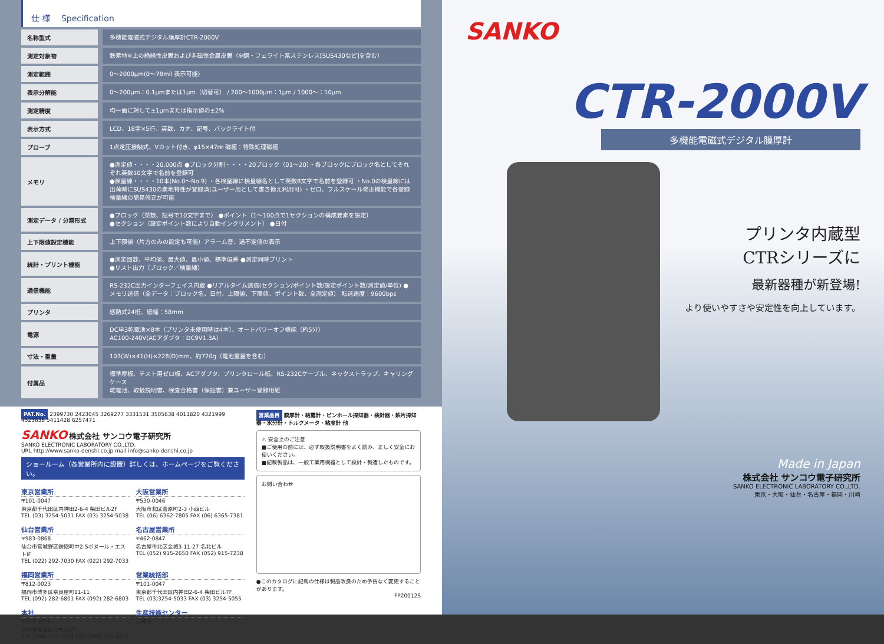仕 様 　Specification
| 名称型式 | 多機能電磁式デジタル膜厚計CTR-2000V |
| 測定対象物 | 鉄素地※上の絶縁性皮膜および非磁性金属皮膜（※鋼・フェライト系ステンレス[SUS430など]を含む） |
| 測定範囲 | 0～2000µm(0～78mil 表示可能) |
| 表示分解能 | 0～200µm：0.1µmまたは1µm（切替可） / 200～1000µm：1µm / 1000～：10µm |
| 測定精度 | 均一面に対して±1µmまたは指示値の±2% |
| 表示方式 | LCD、18字×5行、英数、カナ、記号、バックライト付 |
| プローブ | 1点定圧接触式、Vカット付き、φ15×47㎜ 磁極：特殊処理磁極 |
| メモリ | ●測定値・・・・20,000点 ●ブロック分割・・・・20ブロック（01～20）・各ブロックにブロック名としてそれぞれ英数10文字で名前を登録可 ●検量線・・・・10本(No.0～No.9) ・各検量線に検量線名として英数8文字で名前を登録可 ・No.0の検量線には出荷時にSUS430の素地特性が登録済(ユーザー用として書き換え利用可) ・ゼロ、フルスケール修正機能で各登録検量線の簡易修正が可能 |
| 測定データ / 分類形式 | ●ブロック（英数、記号で10文字まで） ●ポイント（1～100点で1セクションの構成要素を設定） ●セクション（設定ポイント数により自動インクリメント） ●日付 |
| 上下限値設定機能 | 上下限値（片方のみの設定も可能）アラーム音、過不定値の表示 |
| 統計・プリント機能 | ●測定回数、平均値、最大値、最小値、標準偏差 ●測定同時プリント ●リスト出力（ブロック／検量線） |
| 通信機能 | RS-232C出力インターフェイス内蔵 ●リアルタイム送信(セクション/ポイント数/設定ポイント数/測定値/単位) ●メモリ送信（全データ：ブロック名、日付、上限値、下限値、ポイント数、全測定値） 転送速度：9600bps |
| プリンタ | 感熱式24桁、紙幅：58mm |
| 電源 | DC単3乾電池×8本（プリンタ未使用時は4本）、オートパワーオフ機能（約5分） AC100-240V(ACアダプタ：DC9V1.3A) |
| 寸法・重量 | 103(W)×41(H)×228(D)mm、約720g（電池重量を含む） |
| 付属品 | 標準厚板、テスト用ゼロ板、ACアダプタ、プリンタロール紙、RS-232Cケーブル、ネックストラップ、キャリングケース 乾電池、取扱説明書、検査合格書（保証書）兼ユーザー登録用紙 |
PAT.No. 2399730 2423045 3269277 3331531 3505638 4011820 4321999 4523636 5411428 6257471
SANKO 株式会社 サンコウ電子研究所
SANKO ELECTRONIC LABORATORY CO.,LTD.
URL http://www.sanko-denshi.co.jp mail info@sanko-denshi.co.jp
ショールーム（各営業所内に設置）詳しくは、ホームページをご覧ください。
東京営業所
〒101-0047
東京都千代田区内神田2-6-4 柴田ビル2F
TEL (03) 3254-5031 FAX (03) 3254-5038
大阪営業所
〒530-0046
大阪市北区菅原町2-3 小西ビル
TEL (06) 6362-7805 FAX (06) 6365-7381
仙台営業所
〒983-0868
仙台市宮城野区鉄砲町中2-5ボヌール・エストIF
TEL (022) 292-7030 FAX (022) 292-7033
名古屋営業所
〒462-0847
名古屋市北区金城3-11-27 名北ビル
TEL (052) 915-2650 FAX (052) 915-7238
福岡営業所
〒812-0023
福岡市博多区奈良屋町11-11
TEL (092) 282-6801 FAX (092) 282-6803
営業統括部
〒101-0047
東京都千代田区内神田2-6-4 柴田ビル7F
TEL (03)3254-5033 FAX (03) 3254-5055
本社
〒213-0026
川崎市高津区久末1677
TEL (044) 751-7121 FAX (044) 755-3212
生産技術センター
川崎市
営業品目 膜厚計・結露計・ピンホール探知器・検針器・鉄片探知器・水分計・トルクメータ・粘度計 他
⚠ 安全上のご注意
■ご使用の前には、必ず取扱説明書をよく読み、正しく安全にお使いください。
■記載製品は、一般工業用機器として設計・製造したものです。
お問い合わせ
●このカタログに記載の仕様は製品改良のため予告なく変更することがあります。
FP20012S
SANKO
CTR-2000V
多機能電磁式デジタル膜厚計
プリンタ内蔵型
CTRシリーズに
最新器種が新登場!
より使いやすさや安定性を向上しています。
Made in Japan
株式会社 サンコウ電子研究所
SANKO ELECTRONIC LABORATORY CO.,LTD.
東京・大阪・仙台・名古屋・福岡・川崎